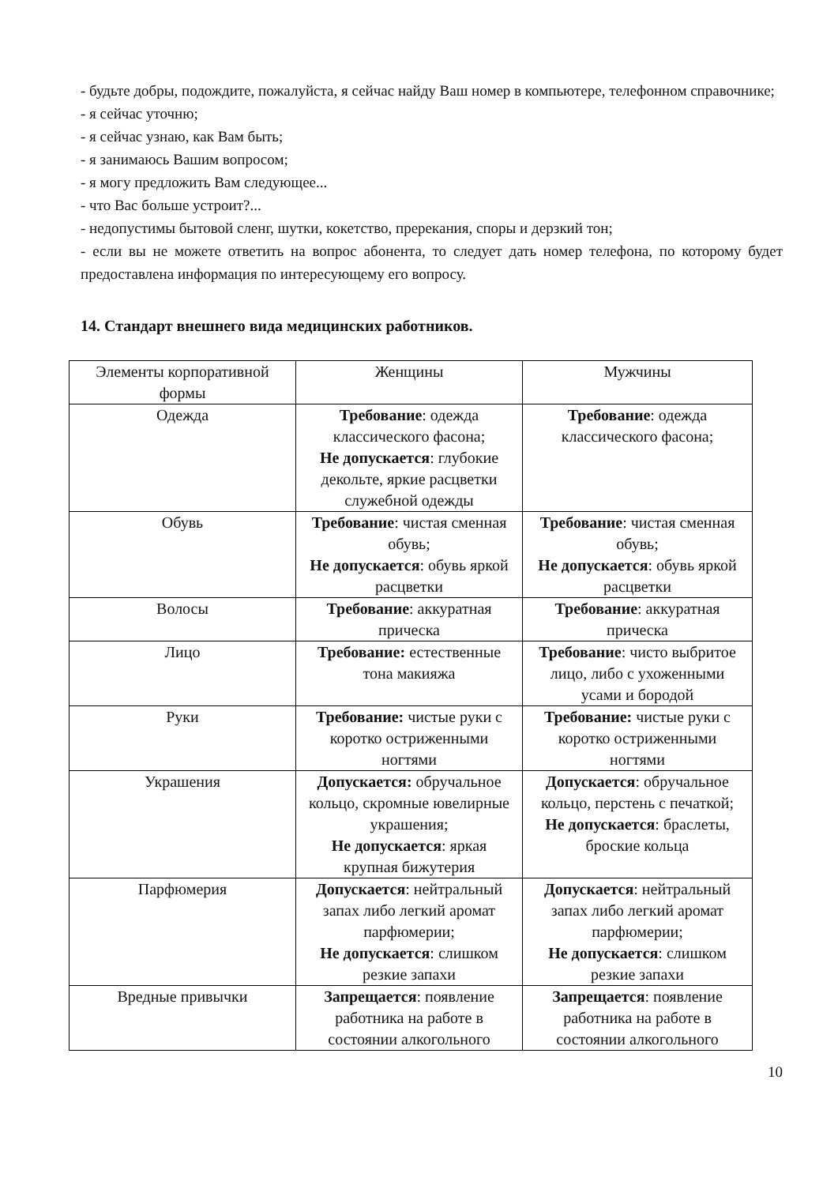- будьте добры, подождите, пожалуйста, я сейчас найду Ваш номер в компьютере, телефонном справочнике;
- я сейчас уточню;
- я сейчас узнаю, как Вам быть;
- я занимаюсь Вашим вопросом;
- я могу предложить Вам следующее...
- что Вас больше устроит?...
- недопустимы бытовой сленг, шутки, кокетство, пререкания, споры и дерзкий тон;
- если вы не можете ответить на вопрос абонента, то следует дать номер телефона, по которому будет предоставлена информация по интересующему его вопросу.
14. Стандарт внешнего вида медицинских работников.
| Элементы корпоративной формы | Женщины | Мужчины |
| Одежда | Требование : одежда классического фасона; Не допускается : глубокие декольте, яркие расцветки служебной одежды | Требование : одежда классического фасона; |
| Обувь | Требование : чистая сменная обувь; Не допускается : обувь яркой расцветки | Требование : чистая сменная обувь; Не допускается : обувь яркой расцветки |
| Волосы | Требование : аккуратная прическа | Требование : аккуратная прическа |
| Лицо | Требование: естественные тона макияжа | Требование : чисто выбритое лицо, либо с ухоженными усами и бородой |
| Руки | Требование: чистые руки с коротко остриженными ногтями | Требование: чистые руки с коротко остриженными ногтями |
| Украшения | Допускается: обручальное кольцо, скромные ювелирные украшения; Не допускается : яркая крупная бижутерия | Допускается : обручальное кольцо, перстень с печаткой; Не допускается : браслеты, броские кольца |
| Парфюмерия | Допускается : нейтральный запах либо легкий аромат парфюмерии; Не допускается : слишком резкие запахи | Допускается : нейтральный запах либо легкий аромат парфюмерии; Не допускается : слишком резкие запахи |
| Вредные привычки | Запрещается : появление работника на работе в состоянии алкогольного | Запрещается : появление работника на работе в состоянии алкогольного |
10